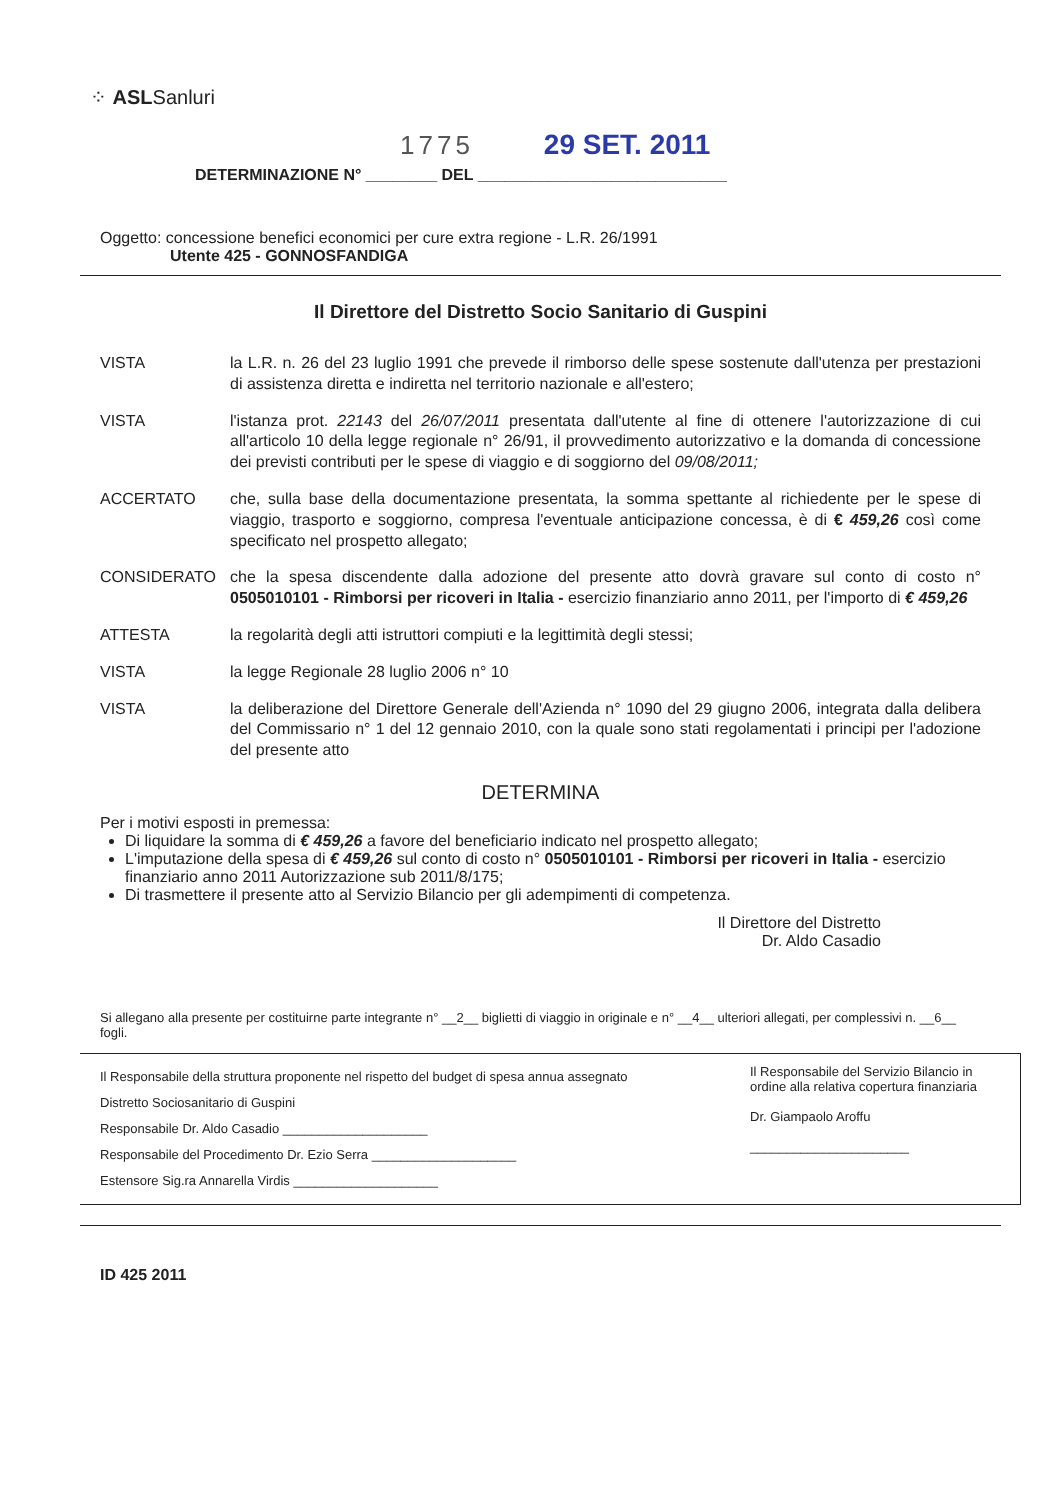⁘ ASLSanluri
1775 29 SET. 2011
DETERMINAZIONE N° ________ DEL ____________________________
Oggetto: concessione benefici economici per cure extra regione - L.R. 26/1991
Utente 425 - GONNOSFANDIGA
Il Direttore del Distretto Socio Sanitario di Guspini
VISTA la L.R. n. 26 del 23 luglio 1991 che prevede il rimborso delle spese sostenute dall'utenza per prestazioni di assistenza diretta e indiretta nel territorio nazionale e all'estero;
VISTA l'istanza prot. 22143 del 26/07/2011 presentata dall'utente al fine di ottenere l'autorizzazione di cui all'articolo 10 della legge regionale n° 26/91, il provvedimento autorizzativo e la domanda di concessione dei previsti contributi per le spese di viaggio e di soggiorno del 09/08/2011;
ACCERTATO che, sulla base della documentazione presentata, la somma spettante al richiedente per le spese di viaggio, trasporto e soggiorno, compresa l'eventuale anticipazione concessa, è di € 459,26 così come specificato nel prospetto allegato;
CONSIDERATO che la spesa discendente dalla adozione del presente atto dovrà gravare sul conto di costo n° 0505010101 - Rimborsi per ricoveri in Italia - esercizio finanziario anno 2011, per l'importo di € 459,26
ATTESTA la regolarità degli atti istruttori compiuti e la legittimità degli stessi;
VISTA la legge Regionale 28 luglio 2006 n° 10
VISTA la deliberazione del Direttore Generale dell'Azienda n° 1090 del 29 giugno 2006, integrata dalla delibera del Commissario n° 1 del 12 gennaio 2010, con la quale sono stati regolamentati i principi per l'adozione del presente atto
DETERMINA
Per i motivi esposti in premessa:
Di liquidare la somma di € 459,26 a favore del beneficiario indicato nel prospetto allegato;
L'imputazione della spesa di € 459,26 sul conto di costo n° 0505010101 - Rimborsi per ricoveri in Italia - esercizio finanziario anno 2011 Autorizzazione sub 2011/8/175;
Di trasmettere il presente atto al Servizio Bilancio per gli adempimenti di competenza.
Il Direttore del Distretto
Dr. Aldo Casadio
Si allegano alla presente per costituirne parte integrante n° __2__ biglietti di viaggio in originale e n° __4__ ulteriori allegati, per complessivi n. __6__ fogli.
Il Responsabile della struttura proponente nel rispetto del budget di spesa annua assegnato
Distretto Sociosanitario di Guspini
Responsabile Dr. Aldo Casadio ____________________
Responsabile del Procedimento Dr. Ezio Serra ____________________
Estensore Sig.ra Annarella Virdis ____________________
Il Responsabile del Servizio Bilancio in ordine alla relativa copertura finanziaria
Dr. Giampaolo Aroffu
______________________
ID 425 2011